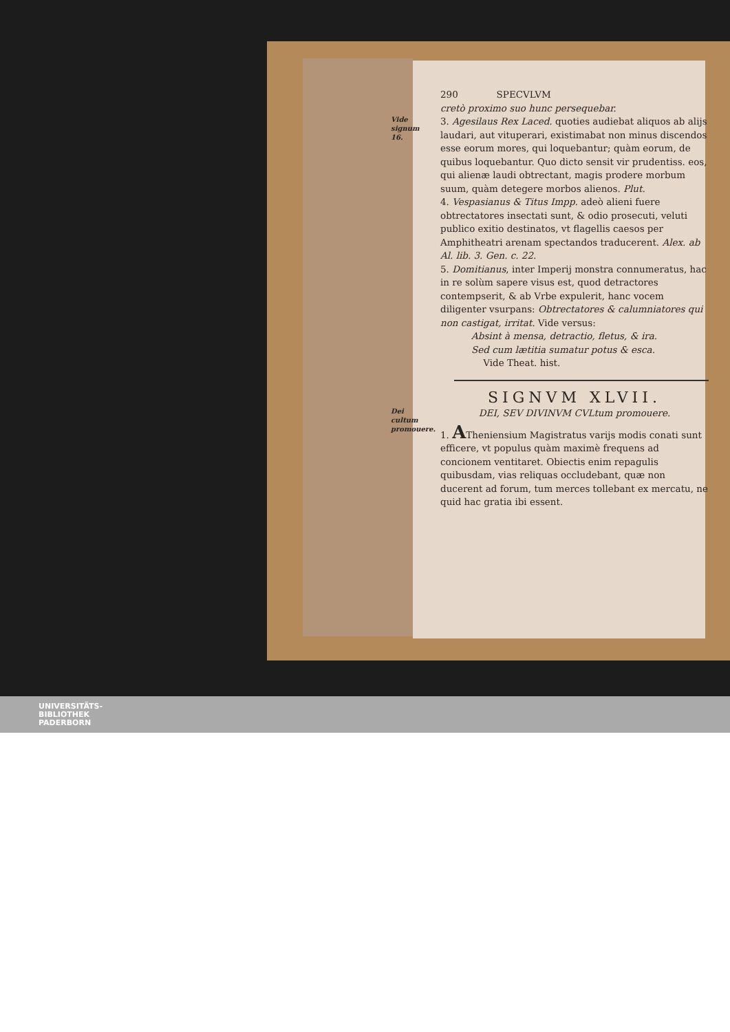290 SPECVLVM
cretò proximo suo hunc persequebar.
Vide signum 16. 3. Agesilaus Rex Laced. quoties audiebat aliquos ab alijs laudari, aut vituperari, existimabat non minus discendos esse eorum mores, qui loquebantur; quàm eorum, de quibus loquebantur. Quo dicto sensit vir prudentiss. eos, qui alienæ laudi obtrectant, magis prodere morbum suum, quàm detegere morbos alienos. Plut.
4. Vespasianus & Titus Impp. adeò alieni fuere obtrectatores insectati sunt, & odio prosecuti, veluti publico exitio destinatos, vt flagellis caesos per Amphitheatri arenam spectandos traducerent. Alex. ab Al. lib. 3. Gen. c. 22.
5. Domitianus, inter Imperij monstra connumeratus, hac in re solùm sapere visus est, quod detractores contempserit, & ab Vrbe expulerit, hanc vocem diligenter vsurpans: Obtrectatores & calumniatores qui non castigat, irritat. Vide versus:
Absint à mensa, detractio, fletus, & ira.
Sed cum lætitia sumatur potus & esca.
Vide Theat. hist.
SIGNVM XLVII.
Dei cultum promouere. DEI, SEV DIVINVM CVLtum promouere.
1. ATheniensium Magistratus varijs modis conati sunt efficere, vt populus quàm maximè frequens ad concionem ventitaret. Obiectis enim repagulis quibusdam, vias reliquas occludebant, quæ non ducerent ad forum, tum merces tollebant ex mercatu, ne quid hac gratia ibi essent.
UNIVERSITÄTS-
BIBLIOTHEK
PADERBORN